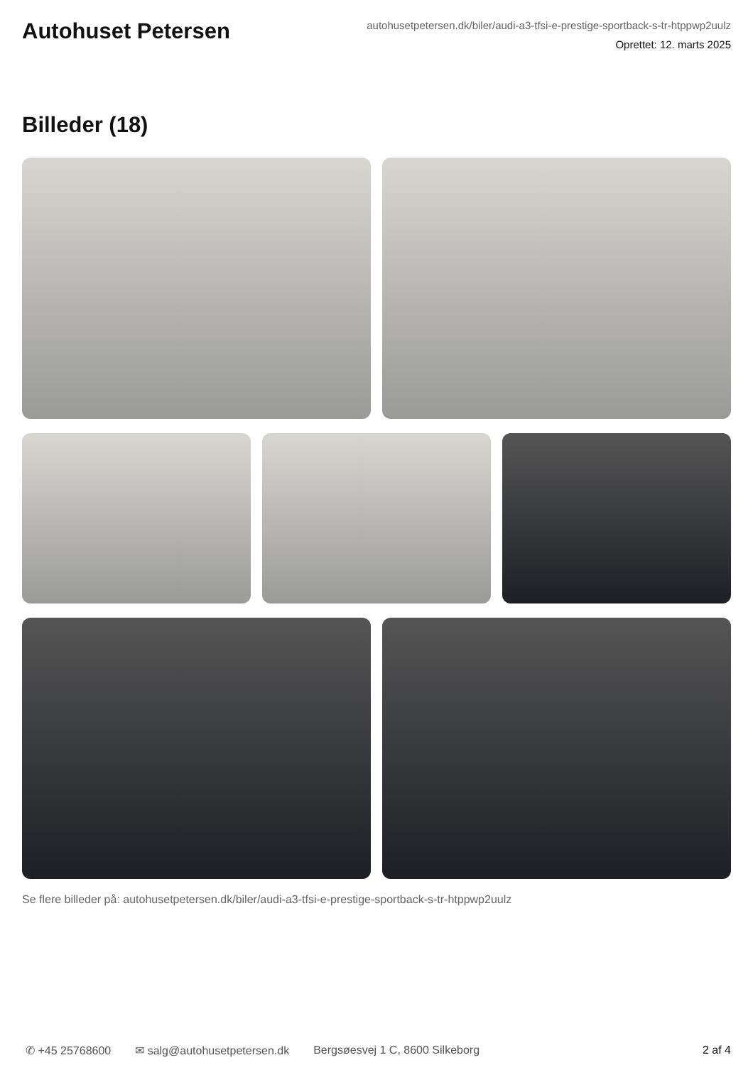Autohuset Petersen
autohusetpetersen.dk/biler/audi-a3-tfsi-e-prestige-sportback-s-tr-htppwp2uulz
Oprettet: 12. marts 2025
Billeder (18)
Se flere billeder på: autohusetpetersen.dk/biler/audi-a3-tfsi-e-prestige-sportback-s-tr-htppwp2uulz
✆ +45 25768600 ✉ salg@autohusetpetersen.dk Bergsøesvej 1 C, 8600 Silkeborg 2 af 4